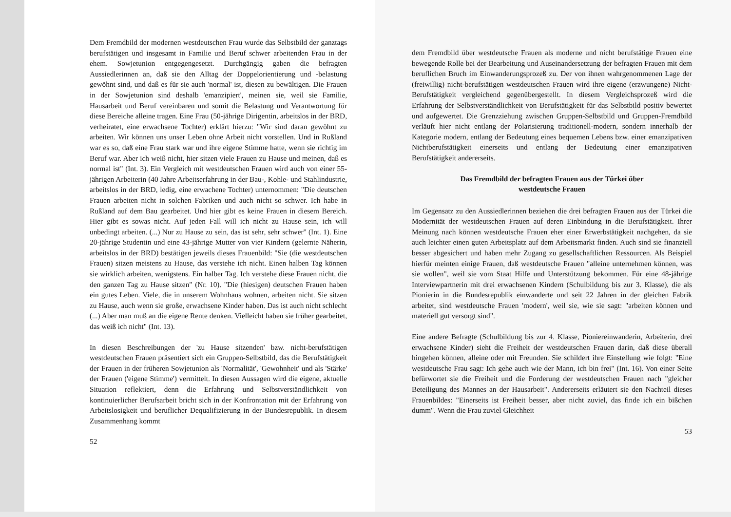Dem Fremdbild der modernen westdeutschen Frau wurde das Selbstbild der ganztags berufstätigen und insgesamt in Familie und Beruf schwer arbeitenden Frau in der ehem. Sowjetunion entgegengesetzt. Durchgängig gaben die befragten Aussiedlerinnen an, daß sie den Alltag der Doppelorientierung und -belastung gewöhnt sind, und daß es für sie auch 'normal' ist, diesen zu bewältigen. Die Frauen in der Sowjetunion sind deshalb 'emanzipiert', meinen sie, weil sie Familie, Hausarbeit und Beruf vereinbaren und somit die Belastung und Verantwortung für diese Bereiche alleine tragen. Eine Frau (50-jährige Dirigentin, arbeitslos in der BRD, verheiratet, eine erwachsene Tochter) erklärt hierzu: "Wir sind daran gewöhnt zu arbeiten. Wir können uns unser Leben ohne Arbeit nicht vorstellen. Und in Rußland war es so, daß eine Frau stark war und ihre eigene Stimme hatte, wenn sie richtig im Beruf war. Aber ich weiß nicht, hier sitzen viele Frauen zu Hause und meinen, daß es normal ist" (Int. 3). Ein Vergleich mit westdeutschen Frauen wird auch von einer 55-jährigen Arbeiterin (40 Jahre Arbeitserfahrung in der Bau-, Kohle- und Stahlindustrie, arbeitslos in der BRD, ledig, eine erwachene Tochter) unternommen: "Die deutschen Frauen arbeiten nicht in solchen Fabriken und auch nicht so schwer. Ich habe in Rußland auf dem Bau gearbeitet. Und hier gibt es keine Frauen in diesem Bereich. Hier gibt es sowas nicht. Auf jeden Fall will ich nicht zu Hause sein, ich will unbedingt arbeiten. (...) Nur zu Hause zu sein, das ist sehr, sehr schwer" (Int. 1). Eine 20-jährige Studentin und eine 43-jährige Mutter von vier Kindern (gelernte Näherin, arbeitslos in der BRD) bestätigen jeweils dieses Frauenbild: "Sie (die westdeutschen Frauen) sitzen meistens zu Hause, das verstehe ich nicht. Einen halben Tag können sie wirklich arbeiten, wenigstens. Ein halber Tag. Ich verstehe diese Frauen nicht, die den ganzen Tag zu Hause sitzen" (Nr. 10). "Die (hiesigen) deutschen Frauen haben ein gutes Leben. Viele, die in unserem Wohnhaus wohnen, arbeiten nicht. Sie sitzen zu Hause, auch wenn sie große, erwachsene Kinder haben. Das ist auch nicht schlecht (...) Aber man muß an die eigene Rente denken. Vielleicht haben sie früher gearbeitet, das weiß ich nicht" (Int. 13).
In diesen Beschreibungen der 'zu Hause sitzenden' bzw. nicht-berufstätigen westdeutschen Frauen präsentiert sich ein Gruppen-Selbstbild, das die Berufstätigkeit der Frauen in der früheren Sowjetunion als 'Normalität', 'Gewohnheit' und als 'Stärke' der Frauen ('eigene Stimme') vermittelt. In diesen Aussagen wird die eigene, aktuelle Situation reflektiert, denn die Erfahrung und Selbstverständlichkeit von kontinuierlicher Berufsarbeit bricht sich in der Konfrontation mit der Erfahrung von Arbeitslosigkeit und beruflicher Dequalifizierung in der Bundesrepublik. In diesem Zusammenhang kommt
52
dem Fremdbild über westdeutsche Frauen als moderne und nicht berufstätige Frauen eine bewegende Rolle bei der Bearbeitung und Auseinandersetzung der befragten Frauen mit dem beruflichen Bruch im Einwanderungsprozeß zu. Der von ihnen wahrgenommenen Lage der (freiwillig) nicht-berufstätigen westdeutschen Frauen wird ihre eigene (erzwungene) Nicht-Berufstätigkeit vergleichend gegenübergestellt. In diesem Vergleichsprozeß wird die Erfahrung der Selbstverständlichkeit von Berufstätigkeit für das Selbstbild positiv bewertet und aufgewertet. Die Grenzziehung zwischen Gruppen-Selbstbild und Gruppen-Fremdbild verläuft hier nicht entlang der Polarisierung traditionell-modern, sondern innerhalb der Kategorie modern, entlang der Bedeutung eines bequemen Lebens bzw. einer emanzipativen Nichtberufstätigkeit einerseits und entlang der Bedeutung einer emanzipativen Berufstätigkeit andererseits.
Das Fremdbild der befragten Frauen aus der Türkei über
westdeutsche Frauen
Im Gegensatz zu den Aussiedlerinnen beziehen die drei befragten Frauen aus der Türkei die Modernität der westdeutschen Frauen auf deren Einbindung in die Berufstätigkeit. Ihrer Meinung nach können westdeutsche Frauen eher einer Erwerbstätigkeit nachgehen, da sie auch leichter einen guten Arbeitsplatz auf dem Arbeitsmarkt finden. Auch sind sie finanziell besser abgesichert und haben mehr Zugang zu gesellschaftlichen Ressourcen. Als Beispiel hierfür meinten einige Frauen, daß westdeutsche Frauen "alleine unternehmen können, was sie wollen", weil sie vom Staat Hilfe und Unterstützung bekommen. Für eine 48-jährige Interviewpartnerin mit drei erwachsenen Kindern (Schulbildung bis zur 3. Klasse), die als Pionierin in die Bundesrepublik einwanderte und seit 22 Jahren in der gleichen Fabrik arbeitet, sind westdeutsche Frauen 'modern', weil sie, wie sie sagt: "arbeiten können und materiell gut versorgt sind".
Eine andere Befragte (Schulbildung bis zur 4. Klasse, Pioniereinwanderin, Arbeiterin, drei erwachsene Kinder) sieht die Freiheit der westdeutschen Frauen darin, daß diese überall hingehen können, alleine oder mit Freunden. Sie schildert ihre Einstellung wie folgt: "Eine westdeutsche Frau sagt: Ich gehe auch wie der Mann, ich bin frei" (Int. 16). Von einer Seite befürwortet sie die Freiheit und die Forderung der westdeutschen Frauen nach "gleicher Beteiligung des Mannes an der Hausarbeit". Andererseits erläutert sie den Nachteil dieses Frauenbildes: "Einerseits ist Freiheit besser, aber nicht zuviel, das finde ich ein bißchen dumm". Wenn die Frau zuviel Gleichheit
53